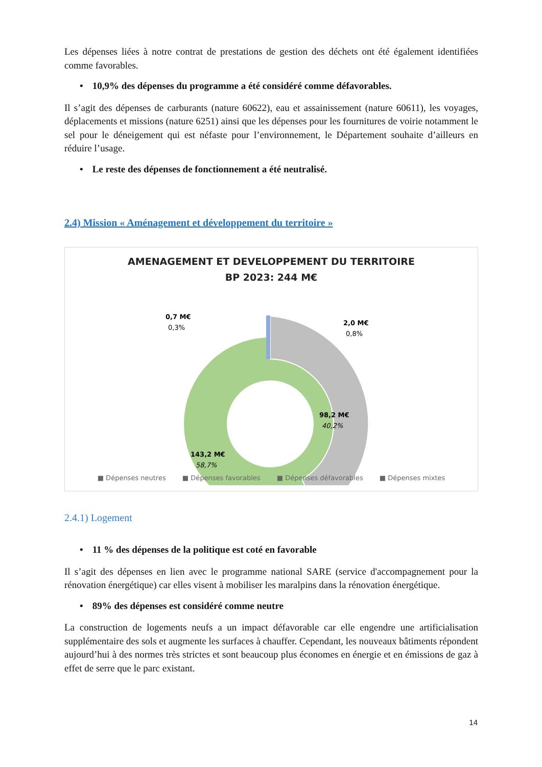Les dépenses liées à notre contrat de prestations de gestion des déchets ont été également identifiées comme favorables.
• 10,9% des dépenses du programme a été considéré comme défavorables.
Il s’agit des dépenses de carburants (nature 60622), eau et assainissement (nature 60611), les voyages, déplacements et missions (nature 6251) ainsi que les dépenses pour les fournitures de voirie notamment le sel pour le déneigement qui est néfaste pour l’environnement, le Département souhaite d’ailleurs en réduire l’usage.
• Le reste des dépenses de fonctionnement a été neutralisé.
2.4) Mission « Aménagement et développement du territoire »
AMENAGEMENT ET DEVELOPPEMENT DU TERRITOIRE
BP 2023: 244 M€
0,7 M€
0,3%
2,0 M€
0,8%
98,2 M€
40,2%
143,2 M€
58,7%
■ Dépenses neutres ■ Dépenses favorables ■ Dépenses défavorables ■ Dépenses mixtes
2.4.1) Logement
• 11 % des dépenses de la politique est coté en favorable
Il s’agit des dépenses en lien avec le programme national SARE (service d'accompagnement pour la rénovation énergétique) car elles visent à mobiliser les maralpins dans la rénovation énergétique.
• 89% des dépenses est considéré comme neutre
La construction de logements neufs a un impact défavorable car elle engendre une artificialisation supplémentaire des sols et augmente les surfaces à chauffer. Cependant, les nouveaux bâtiments répondent aujourd’hui à des normes très strictes et sont beaucoup plus économes en énergie et en émissions de gaz à effet de serre que le parc existant.
14